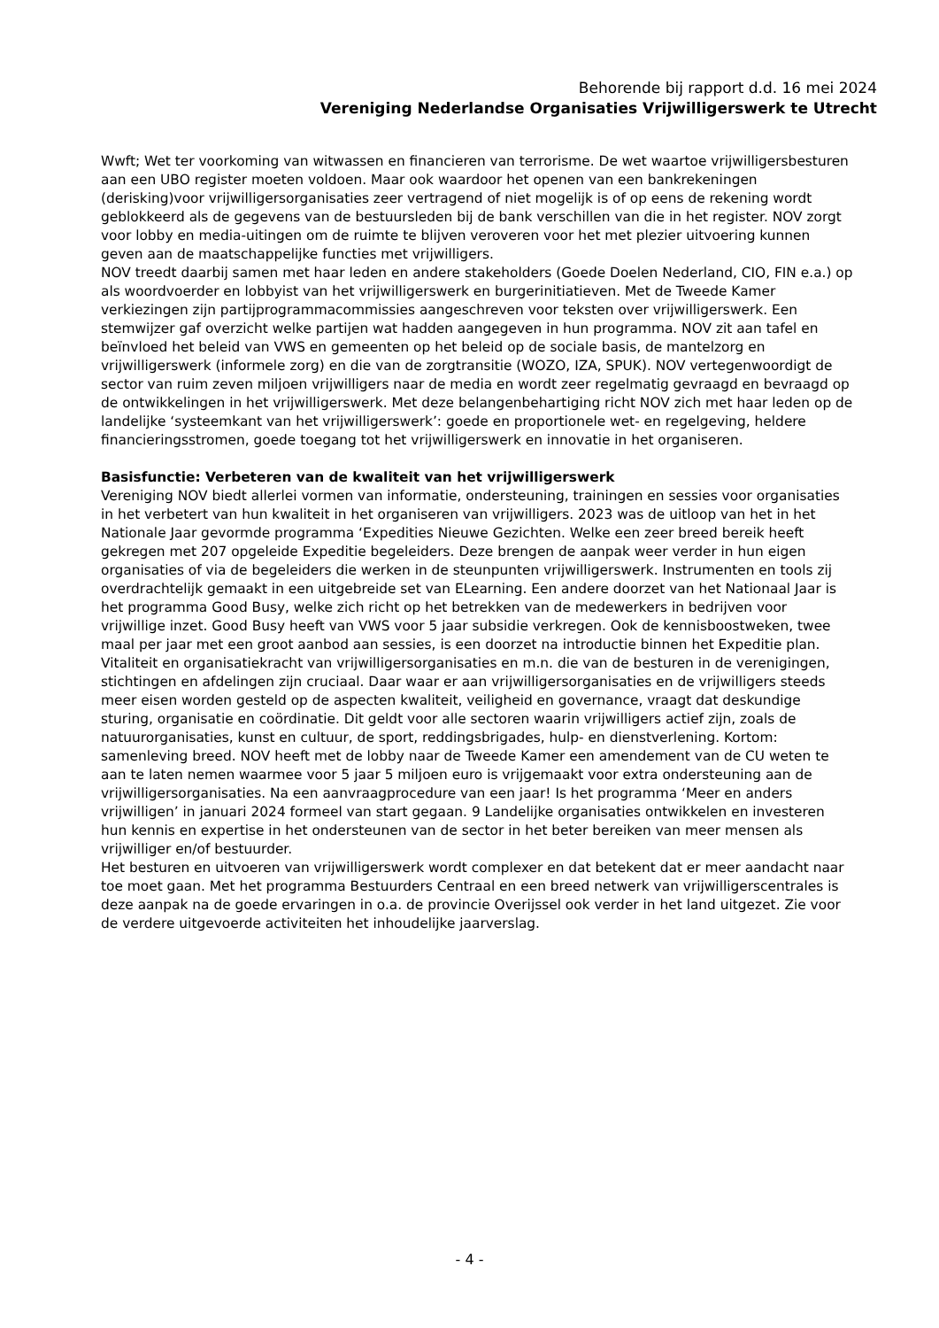Behorende bij rapport d.d. 16 mei 2024
Vereniging Nederlandse Organisaties Vrijwilligerswerk te Utrecht
Wwft; Wet ter voorkoming van witwassen en financieren van terrorisme. De wet waartoe vrijwilligersbesturen aan een UBO register moeten voldoen. Maar ook waardoor het openen van een bankrekeningen (derisking)voor vrijwilligersorganisaties zeer vertragend of niet mogelijk is of op eens de rekening wordt geblokkeerd als de gegevens van de bestuursleden bij de bank verschillen van die in het register. NOV zorgt voor lobby en media-uitingen om de ruimte te blijven veroveren voor het met plezier uitvoering kunnen geven aan de maatschappelijke functies met vrijwilligers.
NOV treedt daarbij samen met haar leden en andere stakeholders (Goede Doelen Nederland, CIO, FIN e.a.) op als woordvoerder en lobbyist van het vrijwilligerswerk en burgerinitiatieven. Met de Tweede Kamer verkiezingen zijn partijprogrammacommissies aangeschreven voor teksten over vrijwilligerswerk. Een stemwijzer gaf overzicht welke partijen wat hadden aangegeven in hun programma. NOV zit aan tafel en beïnvloed het beleid van VWS en gemeenten op het beleid op de sociale basis, de mantelzorg en vrijwilligerswerk (informele zorg) en die van de zorgtransitie (WOZO, IZA, SPUK). NOV vertegenwoordigt de sector van ruim zeven miljoen vrijwilligers naar de media en wordt zeer regelmatig gevraagd en bevraagd op de ontwikkelingen in het vrijwilligerswerk. Met deze belangenbehartiging richt NOV zich met haar leden op de landelijke ‘systeemkant van het vrijwilligerswerk’: goede en proportionele wet- en regelgeving, heldere financieringsstromen, goede toegang tot het vrijwilligerswerk en innovatie in het organiseren.
Basisfunctie: Verbeteren van de kwaliteit van het vrijwilligerswerk
Vereniging NOV biedt allerlei vormen van informatie, ondersteuning, trainingen en sessies voor organisaties in het verbetert van hun kwaliteit in het organiseren van vrijwilligers. 2023 was de uitloop van het in het Nationale Jaar gevormde programma ‘Expedities Nieuwe Gezichten. Welke een zeer breed bereik heeft gekregen met 207 opgeleide Expeditie begeleiders. Deze brengen de aanpak weer verder in hun eigen organisaties of via de begeleiders die werken in de steunpunten vrijwilligerswerk. Instrumenten en tools zij overdrachtelijk gemaakt in een uitgebreide set van ELearning. Een andere doorzet van het Nationaal Jaar is het programma Good Busy, welke zich richt op het betrekken van de medewerkers in bedrijven voor vrijwillige inzet. Good Busy heeft van VWS voor 5 jaar subsidie verkregen. Ook de kennisboostweken, twee maal per jaar met een groot aanbod aan sessies, is een doorzet na introductie binnen het Expeditie plan. Vitaliteit en organisatiekracht van vrijwilligersorganisaties en m.n. die van de besturen in de verenigingen, stichtingen en afdelingen zijn cruciaal. Daar waar er aan vrijwilligersorganisaties en de vrijwilligers steeds meer eisen worden gesteld op de aspecten kwaliteit, veiligheid en governance, vraagt dat deskundige sturing, organisatie en coördinatie. Dit geldt voor alle sectoren waarin vrijwilligers actief zijn, zoals de natuurorganisaties, kunst en cultuur, de sport, reddingsbrigades, hulp- en dienstverlening. Kortom: samenleving breed. NOV heeft met de lobby naar de Tweede Kamer een amendement van de CU weten te aan te laten nemen waarmee voor 5 jaar 5 miljoen euro is vrijgemaakt voor extra ondersteuning aan de vrijwilligersorganisaties. Na een aanvraagprocedure van een jaar! Is het programma ‘Meer en anders vrijwilligen’ in januari 2024 formeel van start gegaan. 9 Landelijke organisaties ontwikkelen en investeren hun kennis en expertise in het ondersteunen van de sector in het beter bereiken van meer mensen als vrijwilliger en/of bestuurder.
Het besturen en uitvoeren van vrijwilligerswerk wordt complexer en dat betekent dat er meer aandacht naar toe moet gaan. Met het programma Bestuurders Centraal en een breed netwerk van vrijwilligerscentrales is deze aanpak na de goede ervaringen in o.a. de provincie Overijssel ook verder in het land uitgezet. Zie voor de verdere uitgevoerde activiteiten het inhoudelijke jaarverslag.
- 4 -